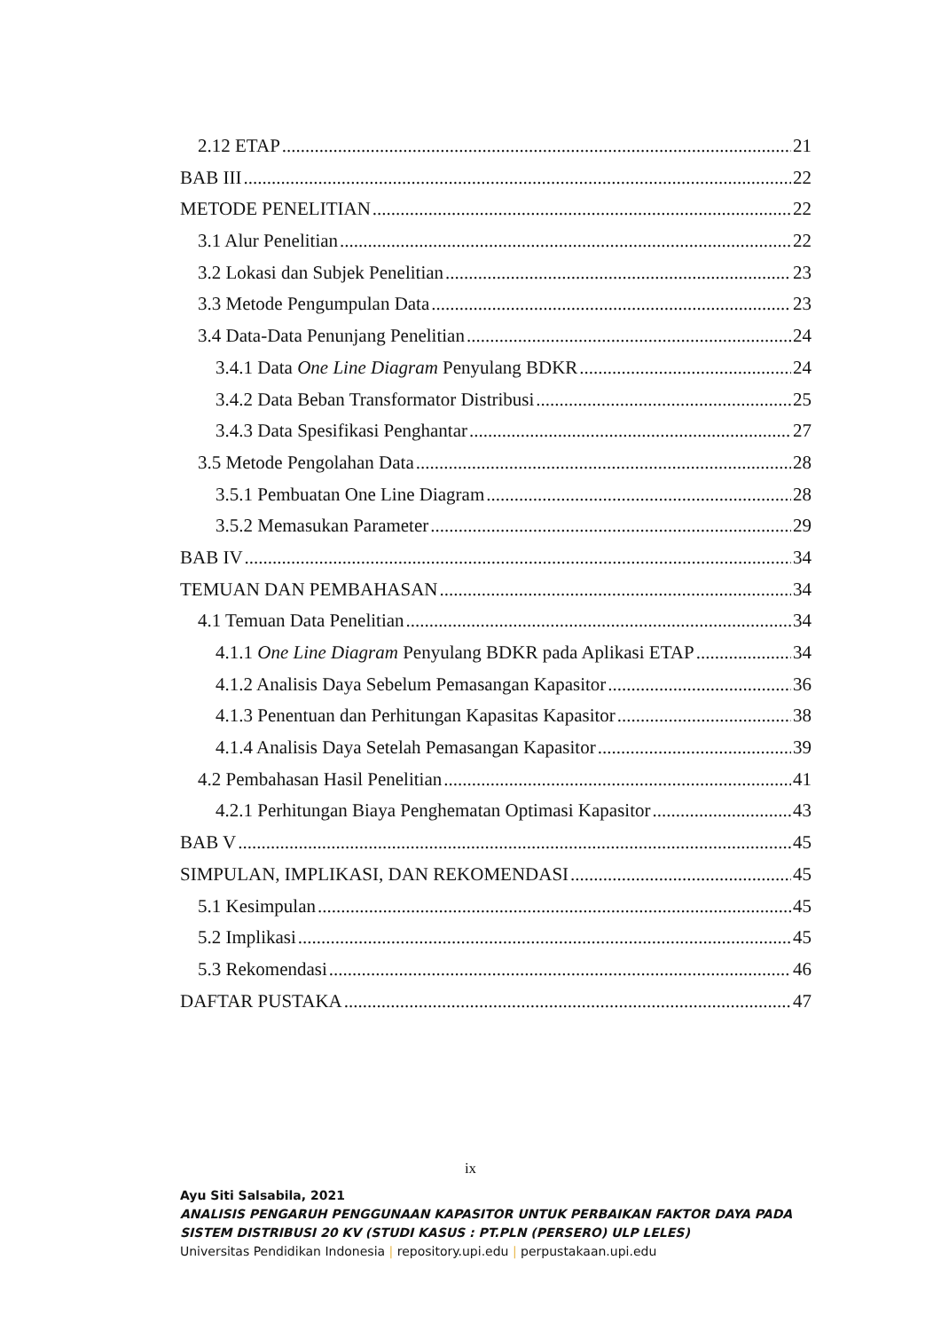2.12 ETAP 21
BAB III 22
METODE PENELITIAN 22
3.1 Alur Penelitian 22
3.2 Lokasi dan Subjek Penelitian 23
3.3 Metode Pengumpulan Data 23
3.4 Data-Data Penunjang Penelitian 24
3.4.1 Data One Line Diagram Penyulang BDKR 24
3.4.2 Data Beban Transformator Distribusi 25
3.4.3 Data Spesifikasi Penghantar 27
3.5 Metode Pengolahan Data 28
3.5.1 Pembuatan One Line Diagram 28
3.5.2 Memasukan Parameter 29
BAB IV 34
TEMUAN DAN PEMBAHASAN 34
4.1 Temuan Data Penelitian 34
4.1.1 One Line Diagram Penyulang BDKR pada Aplikasi ETAP 34
4.1.2 Analisis Daya Sebelum Pemasangan Kapasitor 36
4.1.3 Penentuan dan Perhitungan Kapasitas Kapasitor 38
4.1.4 Analisis Daya Setelah Pemasangan Kapasitor 39
4.2 Pembahasan Hasil Penelitian 41
4.2.1 Perhitungan Biaya Penghematan Optimasi Kapasitor 43
BAB V 45
SIMPULAN, IMPLIKASI, DAN REKOMENDASI 45
5.1 Kesimpulan 45
5.2 Implikasi 45
5.3 Rekomendasi 46
DAFTAR PUSTAKA 47
ix
Ayu Siti Salsabila, 2021
ANALISIS PENGARUH PENGGUNAAN KAPASITOR UNTUK PERBAIKAN FAKTOR DAYA PADA
SISTEM DISTRIBUSI 20 KV (STUDI KASUS : PT.PLN (PERSERO) ULP LELES)
Universitas Pendidikan Indonesia | repository.upi.edu | perpustakaan.upi.edu